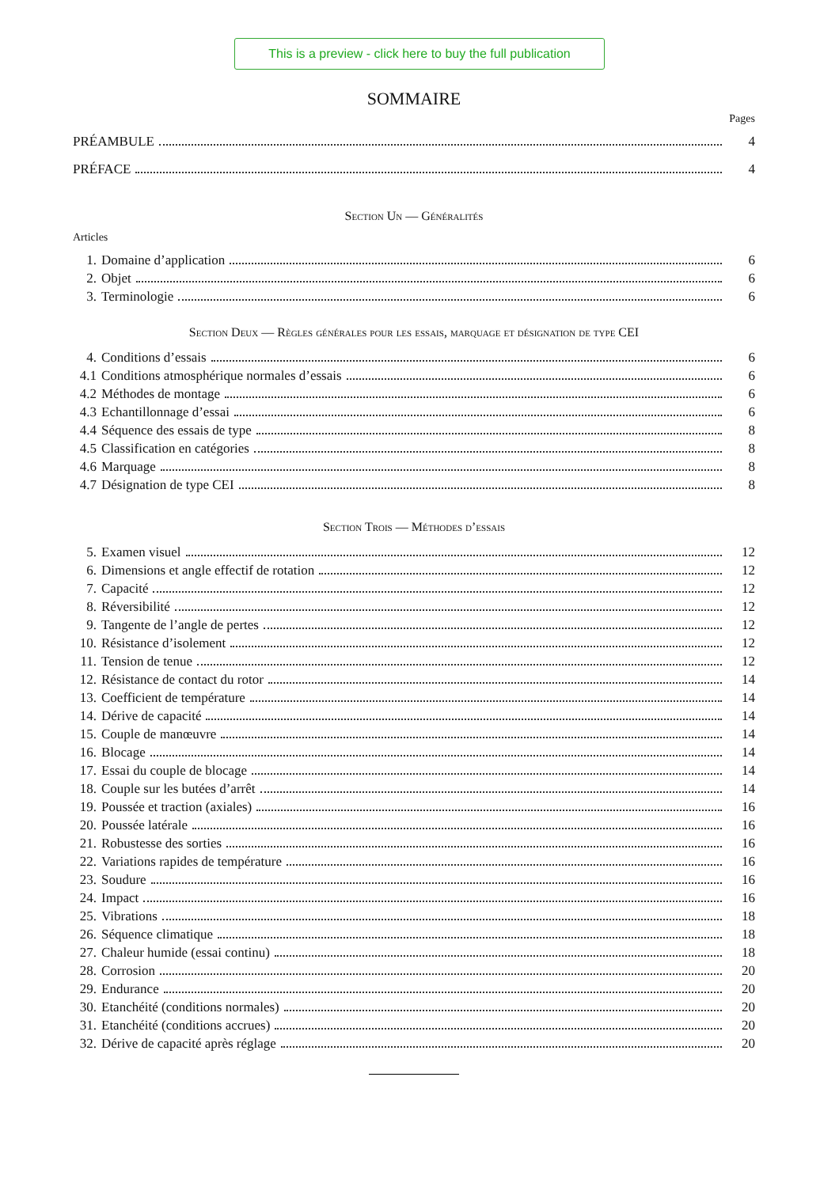This is a preview - click here to buy the full publication
SOMMAIRE
Pages
PRÉAMBULE 4
PRÉFACE 4
Section Un — Généralités
Articles
1. Domaine d’application 6
2. Objet 6
3. Terminologie 6
Section Deux — Règles générales pour les essais, marquage et désignation de type CEI
4. Conditions d’essais 6
4.1 Conditions atmosphérique normales d’essais 6
4.2 Méthodes de montage 6
4.3 Echantillonnage d’essai 6
4.4 Séquence des essais de type 8
4.5 Classification en catégories 8
4.6 Marquage 8
4.7 Désignation de type CEI 8
Section Trois — Méthodes d’essais
5. Examen visuel 12
6. Dimensions et angle effectif de rotation 12
7. Capacité 12
8. Réversibilité 12
9. Tangente de l’angle de pertes 12
10. Résistance d’isolement 12
11. Tension de tenue 12
12. Résistance de contact du rotor 14
13. Coefficient de température 14
14. Dérive de capacité 14
15. Couple de manœuvre 14
16. Blocage 14
17. Essai du couple de blocage 14
18. Couple sur les butées d’arrêt 14
19. Poussée et traction (axiales) 16
20. Poussée latérale 16
21. Robustesse des sorties 16
22. Variations rapides de température 16
23. Soudure 16
24. Impact 16
25. Vibrations 18
26. Séquence climatique 18
27. Chaleur humide (essai continu) 18
28. Corrosion 20
29. Endurance 20
30. Etanchéité (conditions normales) 20
31. Etanchéité (conditions accrues) 20
32. Dérive de capacité après réglage 20